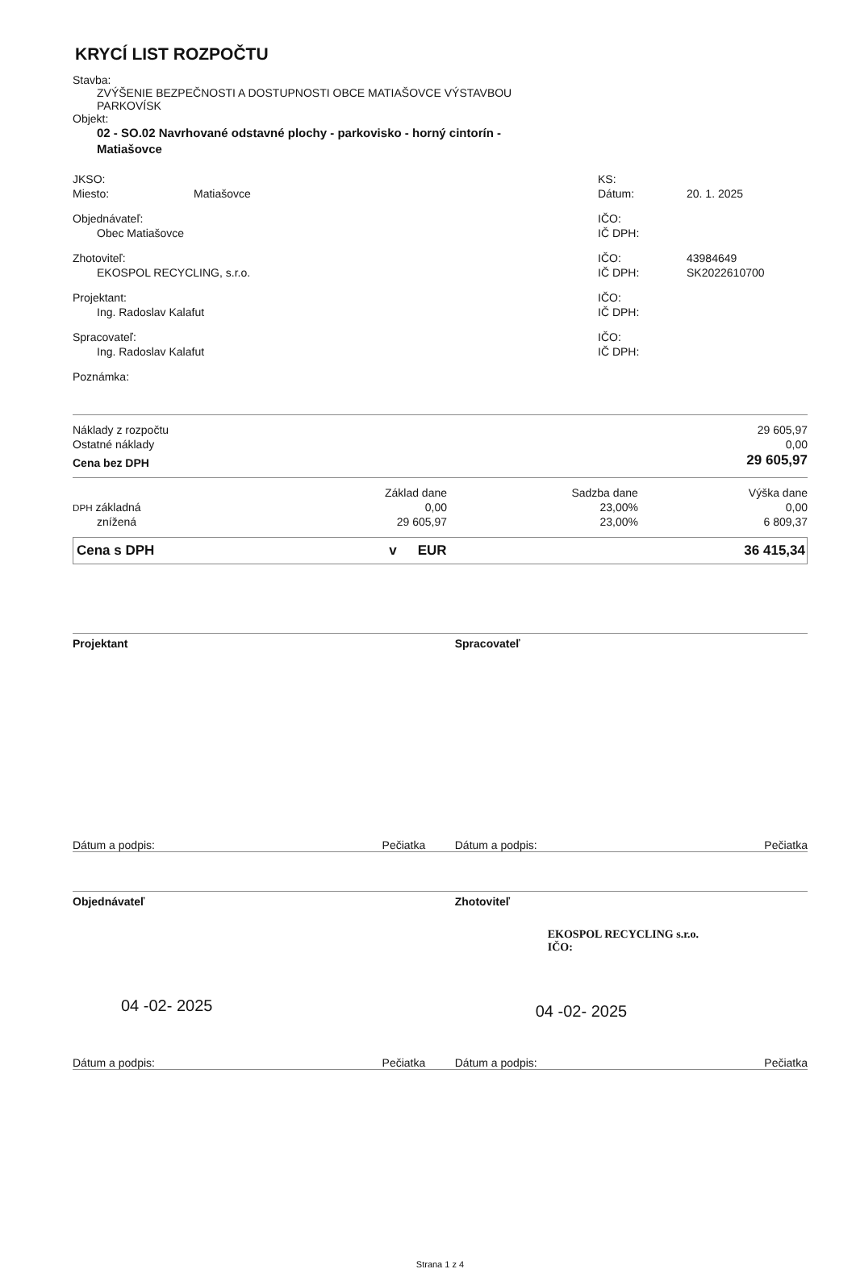KRYCÍ LIST ROZPOČTU
Stavba:
ZVÝŠENIE BEZPEČNOSTI A DOSTUPNOSTI OBCE MATIAŠOVCE VÝSTAVBOU
PARKOVÍSK
Objekt:
02 - SO.02 Navrhované odstavné plochy - parkovisko - horný cintorín -
Matiašovce
| JKSO: | | KS: | |
| Miesto: | Matiašovce | Dátum: | 20. 1. 2025 |
| Objednávateľ: | | IČO: | |
| Obec Matiašovce | | IČ DPH: | |
| Zhotoviteľ: | | IČO: | 43984649 |
| EKOSPOL RECYCLING, s.r.o. | | IČ DPH: | SK2022610700 |
| Projektant: | | IČO: | |
| Ing. Radoslav Kalafut | | IČ DPH: | |
| Spracovateľ: | | IČO: | |
| Ing. Radoslav Kalafut | | IČ DPH: | |
| Poznámka: | | | |
| Náklady z rozpočtu | 29 605,97 |
| Ostatné náklady | 0,00 |
| Cena bez DPH | 29 605,97 |
| | Základ dane | Sadzba dane | Výška dane |
| DPH základná | 0,00 | 23,00% | 0,00 |
| znížená | 29 605,97 | 23,00% | 6 809,37 |
| Cena s DPH | v | EUR | 36 415,34 |
Projektant Spracovateľ
Dátum a podpis: Pečiatka Dátum a podpis: Pečiatka
Objednávateľ
04 -02- 2025
Zhotoviteľ
EKOSPOL RECYCLING s.r.o.
IČO:
04 -02- 2025
Dátum a podpis: Pečiatka Dátum a podpis: Pečiatka
Strana 1 z 4